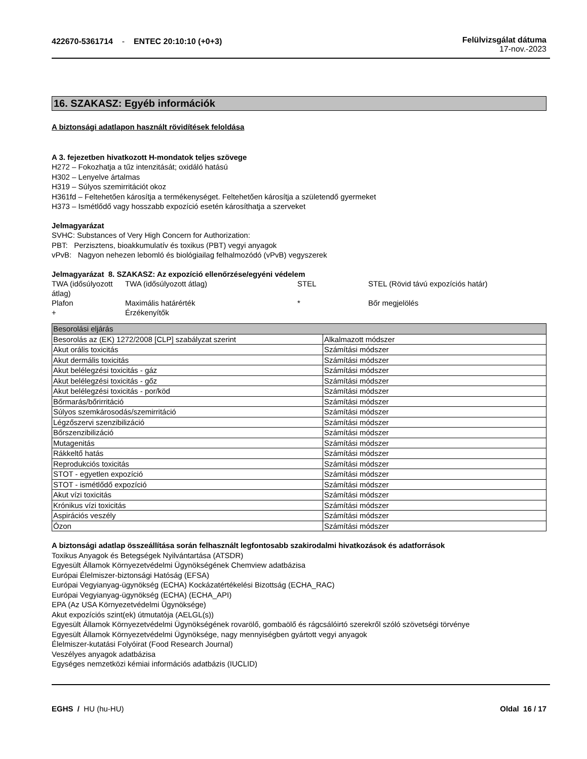422670-5361714 - ENTEC 20:10:10 (+0+3)
Felülvizsgálat dátuma
17-nov.-2023
16. SZAKASZ: Egyéb információk
A biztonsági adatlapon használt rövidítések feloldása
A 3. fejezetben hivatkozott H-mondatok teljes szövege
H272 – Fokozhatja a tűz intenzitását; oxidáló hatású
H302 – Lenyelve ártalmas
H319 – Súlyos szemirritációt okoz
H361fd – Feltehetően károsítja a termékenységet. Feltehetően károsítja a születendő gyermeket
H373 – Ismétlődő vagy hosszabb expozíció esetén károsíthatja a szerveket
Jelmagyarázat
SVHC: Substances of Very High Concern for Authorization:
PBT: Perzisztens, bioakkumulatív és toxikus (PBT) vegyi anyagok
vPvB: Nagyon nehezen lebomló és biológiailag felhalmozódó (vPvB) vegyszerek
Jelmagyarázat 8. SZAKASZ: Az expozíció ellenőrzése/egyéni védelem
| TWA (idősúlyozott átlag) | TWA (idősúlyozott átlag) | STEL | STEL (Rövid távú expozíciós határ) |
| Plafon | Maximális határérték | * | Bőr megjelölés |
| + | Érzékenyítők | | |
| Besorolási eljárás | |
| Besorolás az (EK) 1272/2008 [CLP] szabályzat szerint | Alkalmazott módszer |
| Akut orális toxicitás | Számítási módszer |
| Akut dermális toxicitás | Számítási módszer |
| Akut belélegzési toxicitás - gáz | Számítási módszer |
| Akut belélegzési toxicitás - gőz | Számítási módszer |
| Akut belélegzési toxicitás - por/köd | Számítási módszer |
| Bőrmarás/bőrirritáció | Számítási módszer |
| Súlyos szemkárosodás/szemirritáció | Számítási módszer |
| Légzőszervi szenzibilizáció | Számítási módszer |
| Bőrszenzibilizáció | Számítási módszer |
| Mutagenitás | Számítási módszer |
| Rákkeltő hatás | Számítási módszer |
| Reprodukciós toxicitás | Számítási módszer |
| STOT - egyetlen expozíció | Számítási módszer |
| STOT - ismétlődő expozíció | Számítási módszer |
| Akut vízi toxicitás | Számítási módszer |
| Krónikus vízi toxicitás | Számítási módszer |
| Aspirációs veszély | Számítási módszer |
| Ózon | Számítási módszer |
A biztonsági adatlap összeállítása során felhasznált legfontosabb szakirodalmi hivatkozások és adatforrások
Toxikus Anyagok és Betegségek Nyilvántartása (ATSDR)
Egyesült Államok Környezetvédelmi Ügynökségének Chemview adatbázisa
Európai Élelmiszer-biztonsági Hatóság (EFSA)
Európai Vegyianyag-ügynökség (ECHA) Kockázatértékelési Bizottság (ECHA_RAC)
Európai Vegyianyag-ügynökség (ECHA) (ECHA_API)
EPA (Az USA Környezetvédelmi Ügynöksége)
Akut expozíciós szint(ek) útmutatója (AELGL(s))
Egyesült Államok Környezetvédelmi Ügynökségének rovarölő, gombaölő és rágcsálóirtó szerekről szóló szövetségi törvénye
Egyesült Államok Környezetvédelmi Ügynöksége, nagy mennyiségben gyártott vegyi anyagok
Élelmiszer-kutatási Folyóirat (Food Research Journal)
Veszélyes anyagok adatbázisa
Egységes nemzetközi kémiai információs adatbázis (IUCLID)
EGHS / HU (hu-HU) Oldal 16 / 17